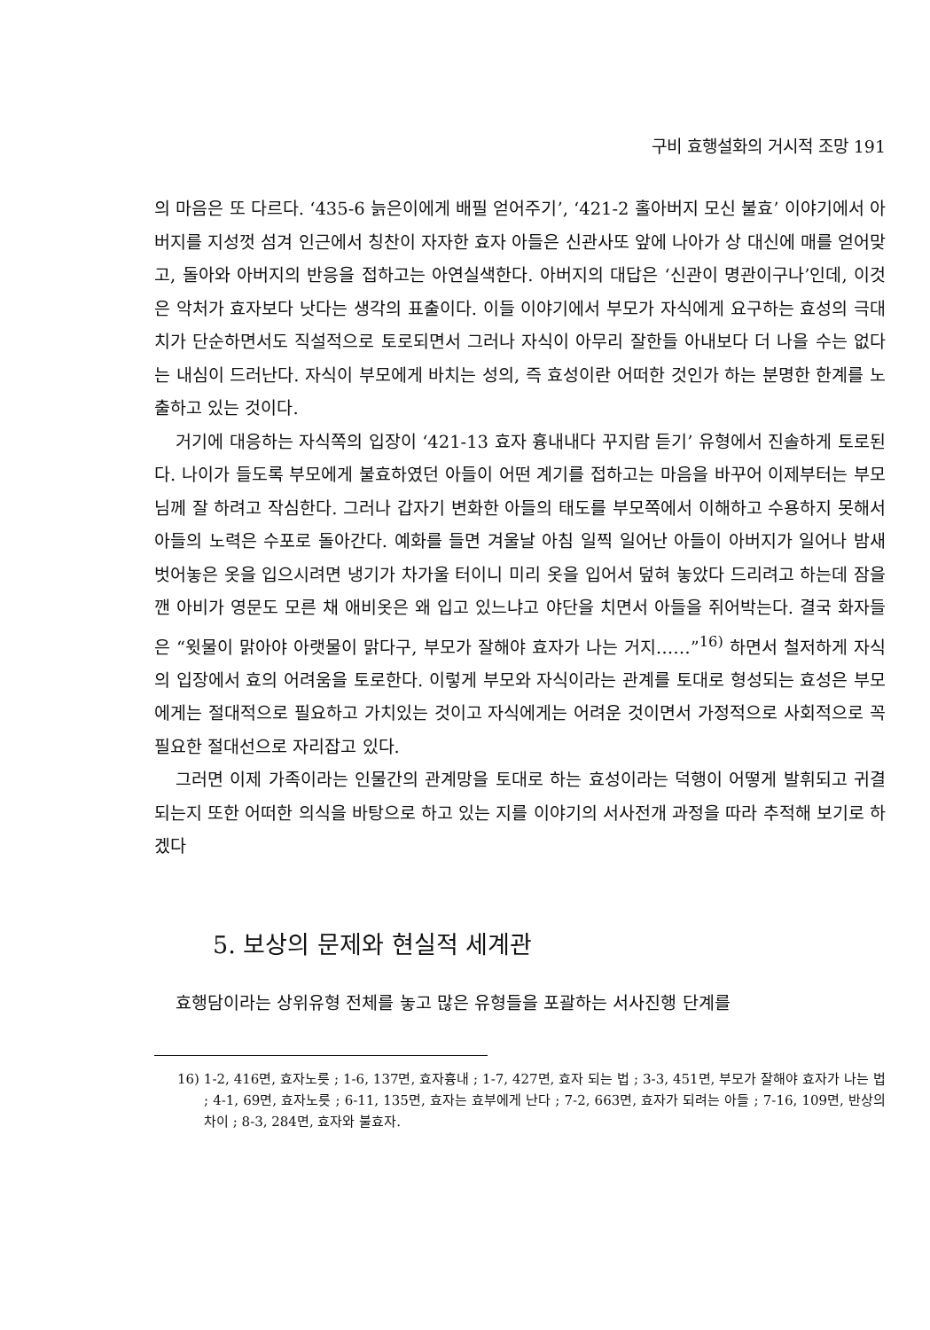구비 효행설화의 거시적 조망 191
의 마음은 또 다르다. ‘435-6 늙은이에게 배필 얻어주기’, ‘421-2 홀아버지 모신 불효’ 이야기에서 아버지를 지성껏 섬겨 인근에서 칭찬이 자자한 효자 아들은 신관사또 앞에 나아가 상 대신에 매를 얻어맞고, 돌아와 아버지의 반응을 접하고는 아연실색한다. 아버지의 대답은 ‘신관이 명관이구나’인데, 이것은 악처가 효자보다 낫다는 생각의 표출이다. 이들 이야기에서 부모가 자식에게 요구하는 효성의 극대치가 단순하면서도 직설적으로 토로되면서 그러나 자식이 아무리 잘한들 아내보다 더 나을 수는 없다는 내심이 드러난다. 자식이 부모에게 바치는 성의, 즉 효성이란 어떠한 것인가 하는 분명한 한계를 노출하고 있는 것이다.
거기에 대응하는 자식쪽의 입장이 ‘421-13 효자 흉내내다 꾸지람 듣기’ 유형에서 진솔하게 토로된다. 나이가 들도록 부모에게 불효하였던 아들이 어떤 계기를 접하고는 마음을 바꾸어 이제부터는 부모님께 잘 하려고 작심한다. 그러나 갑자기 변화한 아들의 태도를 부모쪽에서 이해하고 수용하지 못해서 아들의 노력은 수포로 돌아간다. 예화를 들면 겨울날 아침 일찍 일어난 아들이 아버지가 일어나 밤새 벗어놓은 옷을 입으시려면 냉기가 차가울 터이니 미리 옷을 입어서 덮혀 놓았다 드리려고 하는데 잠을 깬 아비가 영문도 모른 채 애비옷은 왜 입고 있느냐고 야단을 치면서 아들을 쥐어박는다. 결국 화자들은 “윗물이 맑아야 아랫물이 맑다구, 부모가 잘해야 효자가 나는 거지……”<sup>16)</sup> 하면서 철저하게 자식의 입장에서 효의 어려움을 토로한다. 이렇게 부모와 자식이라는 관계를 토대로 형성되는 효성은 부모에게는 절대적으로 필요하고 가치있는 것이고 자식에게는 어려운 것이면서 가정적으로 사회적으로 꼭 필요한 절대선으로 자리잡고 있다.
그러면 이제 가족이라는 인물간의 관계망을 토대로 하는 효성이라는 덕행이 어떻게 발휘되고 귀결되는지 또한 어떠한 의식을 바탕으로 하고 있는 지를 이야기의 서사전개 과정을 따라 추적해 보기로 하겠다
5. 보상의 문제와 현실적 세계관
효행담이라는 상위유형 전체를 놓고 많은 유형들을 포괄하는 서사진행 단계를
16) 1-2, 416면, 효자노릇 ; 1-6, 137면, 효자흉내 ; 1-7, 427면, 효자 되는 법 ; 3-3, 451면, 부모가 잘해야 효자가 나는 법 ; 4-1, 69면, 효자노릇 ; 6-11, 135면, 효자는 효부에게 난다 ; 7-2, 663면, 효자가 되려는 아들 ; 7-16, 109면, 반상의 차이 ; 8-3, 284면, 효자와 불효자.